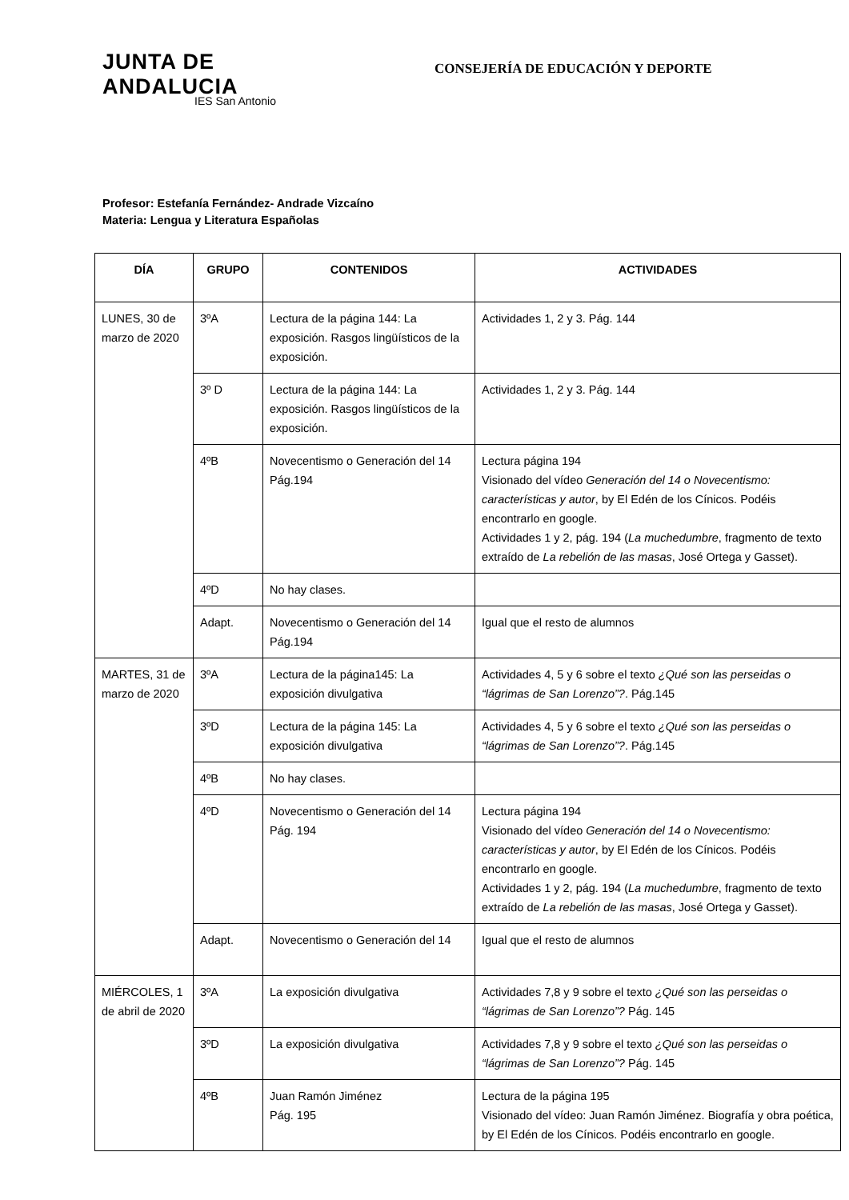JUNTA DE ANDALUCIA
IES San Antonio
CONSEJERÍA DE EDUCACIÓN Y DEPORTE
Profesor: Estefanía Fernández- Andrade Vizcaíno
Materia: Lengua y Literatura Españolas
| DÍA | GRUPO | CONTENIDOS | ACTIVIDADES |
| --- | --- | --- | --- |
| LUNES, 30 de marzo de 2020 | 3ºA | Lectura de la página 144: La exposición. Rasgos lingüísticos de la exposición. | Actividades 1, 2 y 3. Pág. 144 |
| | 3º D | Lectura de la página 144: La exposición. Rasgos lingüísticos de la exposición. | Actividades 1, 2 y 3. Pág. 144 |
| | 4ºB | Novecentismo o Generación del 14 Pág.194 | Lectura página 194 Visionado del vídeo Generación del 14 o Novecentismo: características y autor , by El Edén de los Cínicos. Podéis encontrarlo en google. Actividades 1 y 2, pág. 194 ( La muchedumbre , fragmento de texto extraído de La rebelión de las masas , José Ortega y Gasset). |
| | 4ºD | No hay clases. | |
| | Adapt. | Novecentismo o Generación del 14 Pág.194 | Igual que el resto de alumnos |
| MARTES, 31 de marzo de 2020 | 3ºA | Lectura de la página145: La exposición divulgativa | Actividades 4, 5 y 6 sobre el texto ¿Qué son las perseidas o “lágrimas de San Lorenzo”? . Pág.145 |
| | 3ºD | Lectura de la página 145: La exposición divulgativa | Actividades 4, 5 y 6 sobre el texto ¿Qué son las perseidas o “lágrimas de San Lorenzo”? . Pág.145 |
| | 4ºB | No hay clases. | |
| | 4ºD | Novecentismo o Generación del 14 Pág. 194 | Lectura página 194 Visionado del vídeo Generación del 14 o Novecentismo: características y autor , by El Edén de los Cínicos. Podéis encontrarlo en google. Actividades 1 y 2, pág. 194 ( La muchedumbre , fragmento de texto extraído de La rebelión de las masas , José Ortega y Gasset). |
| | Adapt. | Novecentismo o Generación del 14 | Igual que el resto de alumnos |
| MIÉRCOLES, 1 de abril de 2020 | 3ºA | La exposición divulgativa | Actividades 7,8 y 9 sobre el texto ¿Qué son las perseidas o “lágrimas de San Lorenzo”? Pág. 145 |
| | 3ºD | La exposición divulgativa | Actividades 7,8 y 9 sobre el texto ¿Qué son las perseidas o “lágrimas de San Lorenzo”? Pág. 145 |
| | 4ºB | Juan Ramón Jiménez Pág. 195 | Lectura de la página 195 Visionado del vídeo: Juan Ramón Jiménez. Biografía y obra poética, by El Edén de los Cínicos. Podéis encontrarlo en google. |